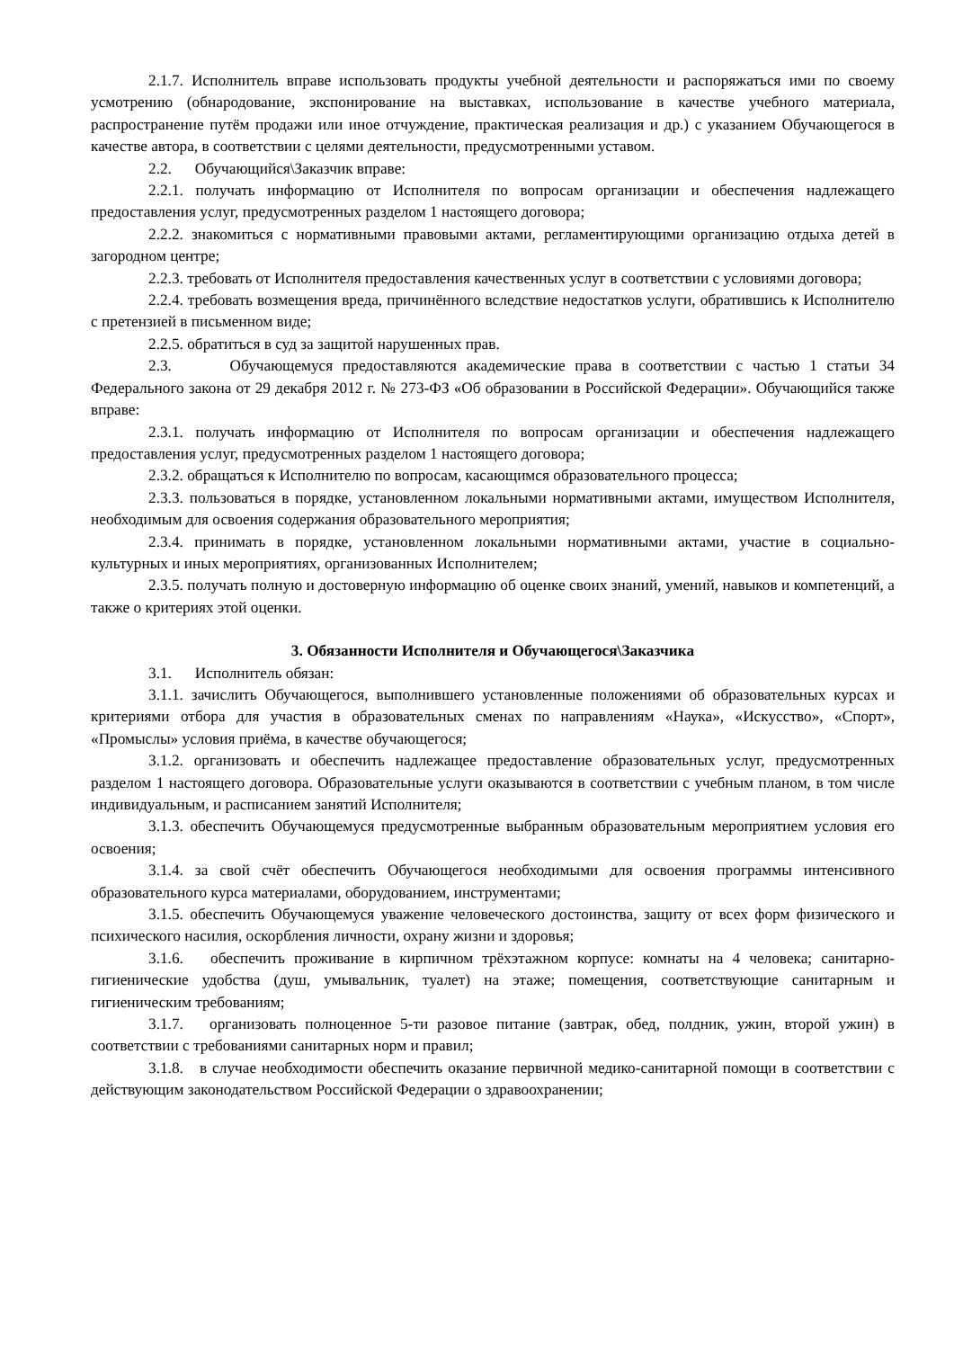2.1.7. Исполнитель вправе использовать продукты учебной деятельности и распоряжаться ими по своему усмотрению (обнародование, экспонирование на выставках, использование в качестве учебного материала, распространение путём продажи или иное отчуждение, практическая реализация и др.) с указанием Обучающегося в качестве автора, в соответствии с целями деятельности, предусмотренными уставом.
2.2. Обучающийся\Заказчик вправе:
2.2.1. получать информацию от Исполнителя по вопросам организации и обеспечения надлежащего предоставления услуг, предусмотренных разделом 1 настоящего договора;
2.2.2. знакомиться с нормативными правовыми актами, регламентирующими организацию отдыха детей в загородном центре;
2.2.3. требовать от Исполнителя предоставления качественных услуг в соответствии с условиями договора;
2.2.4. требовать возмещения вреда, причинённого вследствие недостатков услуги, обратившись к Исполнителю с претензией в письменном виде;
2.2.5. обратиться в суд за защитой нарушенных прав.
2.3. Обучающемуся предоставляются академические права в соответствии с частью 1 статьи 34 Федерального закона от 29 декабря 2012 г. № 273-ФЗ «Об образовании в Российской Федерации». Обучающийся также вправе:
2.3.1. получать информацию от Исполнителя по вопросам организации и обеспечения надлежащего предоставления услуг, предусмотренных разделом 1 настоящего договора;
2.3.2. обращаться к Исполнителю по вопросам, касающимся образовательного процесса;
2.3.3. пользоваться в порядке, установленном локальными нормативными актами, имуществом Исполнителя, необходимым для освоения содержания образовательного мероприятия;
2.3.4. принимать в порядке, установленном локальными нормативными актами, участие в социально-культурных и иных мероприятиях, организованных Исполнителем;
2.3.5. получать полную и достоверную информацию об оценке своих знаний, умений, навыков и компетенций, а также о критериях этой оценки.
3. Обязанности Исполнителя и Обучающегося\Заказчика
3.1. Исполнитель обязан:
3.1.1. зачислить Обучающегося, выполнившего установленные положениями об образовательных курсах и критериями отбора для участия в образовательных сменах по направлениям «Наука», «Искусство», «Спорт», «Промыслы» условия приёма, в качестве обучающегося;
3.1.2. организовать и обеспечить надлежащее предоставление образовательных услуг, предусмотренных разделом 1 настоящего договора. Образовательные услуги оказываются в соответствии с учебным планом, в том числе индивидуальным, и расписанием занятий Исполнителя;
3.1.3. обеспечить Обучающемуся предусмотренные выбранным образовательным мероприятием условия его освоения;
3.1.4. за свой счёт обеспечить Обучающегося необходимыми для освоения программы интенсивного образовательного курса материалами, оборудованием, инструментами;
3.1.5. обеспечить Обучающемуся уважение человеческого достоинства, защиту от всех форм физического и психического насилия, оскорбления личности, охрану жизни и здоровья;
3.1.6. обеспечить проживание в кирпичном трёхэтажном корпусе: комнаты на 4 человека; санитарно-гигиенические удобства (душ, умывальник, туалет) на этаже; помещения, соответствующие санитарным и гигиеническим требованиям;
3.1.7. организовать полноценное 5-ти разовое питание (завтрак, обед, полдник, ужин, второй ужин) в соответствии с требованиями санитарных норм и правил;
3.1.8. в случае необходимости обеспечить оказание первичной медико-санитарной помощи в соответствии с действующим законодательством Российской Федерации о здравоохранении;